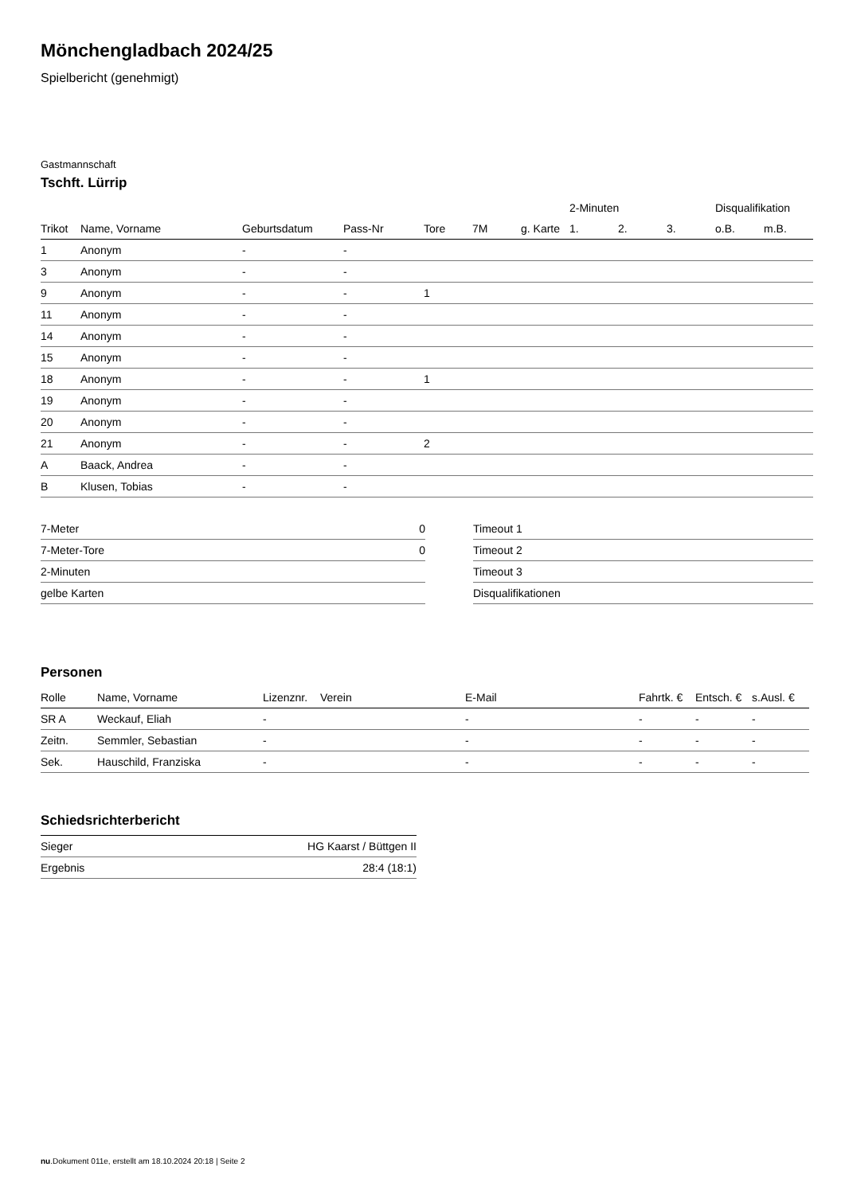Mönchengladbach 2024/25
Spielbericht (genehmigt)
Gastmannschaft
Tschft. Lürrip
| | | | | | | | 2-Minuten | | | Disqualifikation | |
| --- | --- | --- | --- | --- | --- | --- | --- | --- | --- | --- | --- |
| Trikot | Name, Vorname | Geburtsdatum | Pass-Nr | Tore | 7M | g. Karte | 1. | 2. | 3. | o.B. | m.B. |
| 1 | Anonym | - | - | | | | | | | | |
| 3 | Anonym | - | - | | | | | | | | |
| 9 | Anonym | - | - | 1 | | | | | | | |
| 11 | Anonym | - | - | | | | | | | | |
| 14 | Anonym | - | - | | | | | | | | |
| 15 | Anonym | - | - | | | | | | | | |
| 18 | Anonym | - | - | 1 | | | | | | | |
| 19 | Anonym | - | - | | | | | | | | |
| 20 | Anonym | - | - | | | | | | | | |
| 21 | Anonym | - | - | 2 | | | | | | | |
| A | Baack, Andrea | - | - | | | | | | | | |
| B | Klusen, Tobias | - | - | | | | | | | | |
| 7-Meter | 0 |
| 7-Meter-Tore | 0 |
| 2-Minuten | |
| gelbe Karten | |
| Timeout 1 |
| Timeout 2 |
| Timeout 3 |
| Disqualifikationen |
Personen
| Rolle | Name, Vorname | Lizenznr. | Verein | E-Mail | Fahrtk. € | Entsch. € | s.Ausl. € |
| --- | --- | --- | --- | --- | --- | --- | --- |
| SR A | Weckauf, Eliah | - | | - | - | - | - |
| Zeitn. | Semmler, Sebastian | - | | - | - | - | - |
| Sek. | Hauschild, Franziska | - | | - | - | - | - |
Schiedsrichterbericht
| Sieger | HG Kaarst / Büttgen II |
| Ergebnis | 28:4 (18:1) |
nu.Dokument 011e, erstellt am 18.10.2024 20:18 | Seite 2